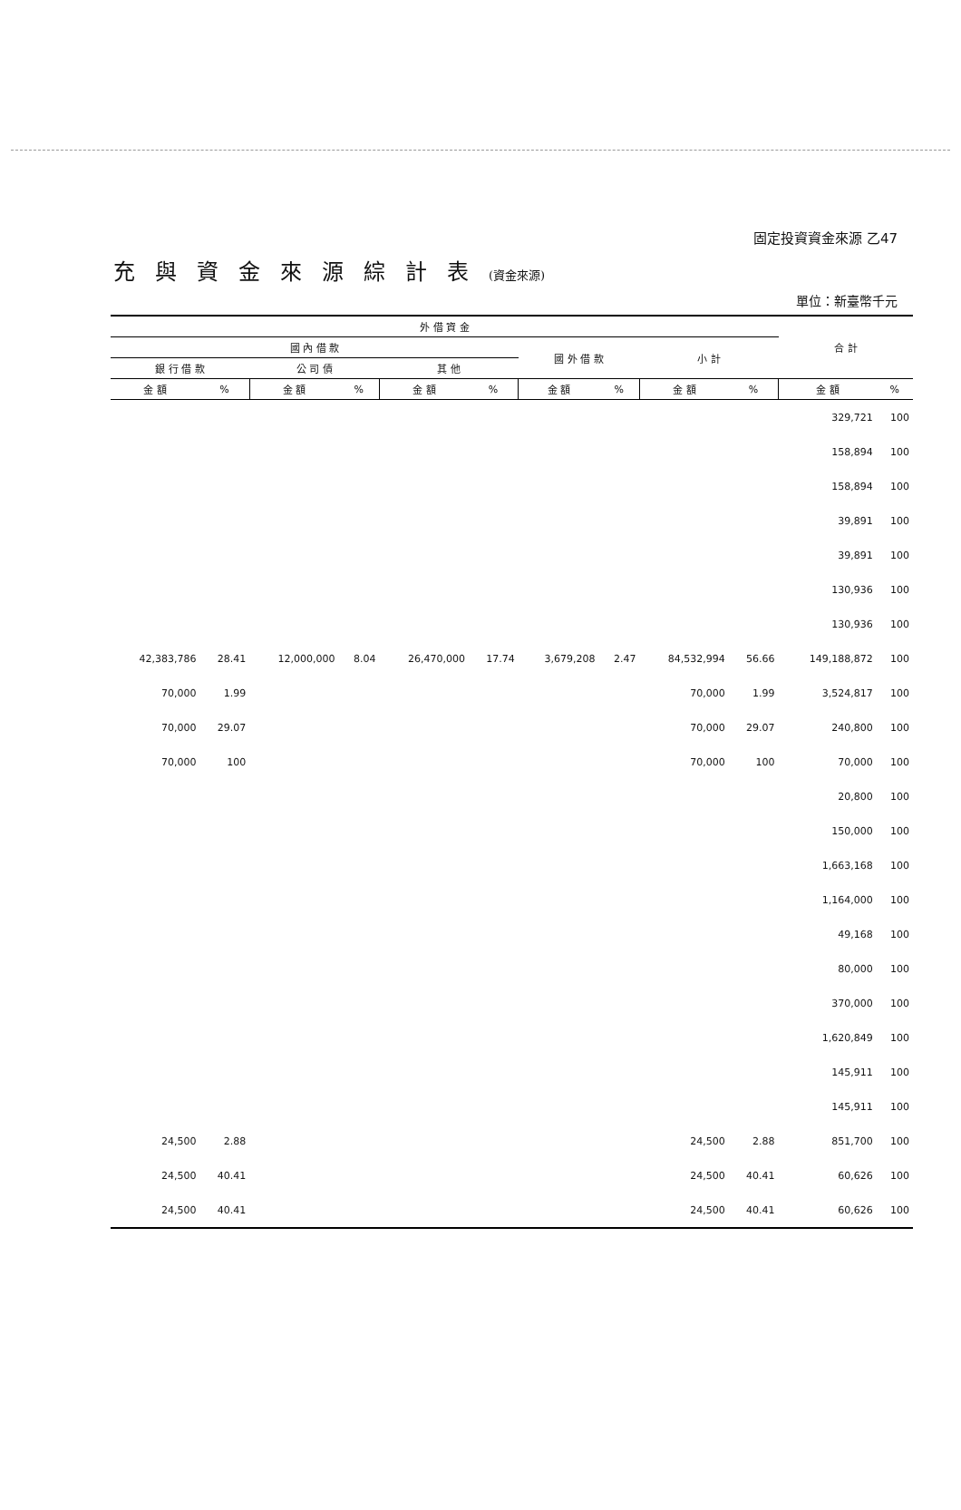固定投資資金來源 乙47
充與資金來源綜計表(資金來源)
單位：新臺幣千元
| 外 借 資 金 | | | | | | | | | | 合 計 | |
| --- | --- | --- | --- | --- | --- | --- | --- | --- | --- | --- | --- |
| 國 內 借 款 | | | | | | 國 外 借 款 | | 小 計 | | | |
| 銀 行 借 款 | | 公 司 債 | | 其 他 | | | | | | | |
| 金 額 | % | 金 額 | % | 金 額 | % | 金 額 | % | 金 額 | % | 金 額 | % |
| | | | | | | | | | | 329,721 | 100 |
| | | | | | | | | | | 158,894 | 100 |
| | | | | | | | | | | 158,894 | 100 |
| | | | | | | | | | | 39,891 | 100 |
| | | | | | | | | | | 39,891 | 100 |
| | | | | | | | | | | 130,936 | 100 |
| | | | | | | | | | | 130,936 | 100 |
| 42,383,786 | 28.41 | 12,000,000 | 8.04 | 26,470,000 | 17.74 | 3,679,208 | 2.47 | 84,532,994 | 56.66 | 149,188,872 | 100 |
| 70,000 | 1.99 | | | | | | | 70,000 | 1.99 | 3,524,817 | 100 |
| 70,000 | 29.07 | | | | | | | 70,000 | 29.07 | 240,800 | 100 |
| 70,000 | 100 | | | | | | | 70,000 | 100 | 70,000 | 100 |
| | | | | | | | | | | 20,800 | 100 |
| | | | | | | | | | | 150,000 | 100 |
| | | | | | | | | | | 1,663,168 | 100 |
| | | | | | | | | | | 1,164,000 | 100 |
| | | | | | | | | | | 49,168 | 100 |
| | | | | | | | | | | 80,000 | 100 |
| | | | | | | | | | | 370,000 | 100 |
| | | | | | | | | | | 1,620,849 | 100 |
| | | | | | | | | | | 145,911 | 100 |
| | | | | | | | | | | 145,911 | 100 |
| 24,500 | 2.88 | | | | | | | 24,500 | 2.88 | 851,700 | 100 |
| 24,500 | 40.41 | | | | | | | 24,500 | 40.41 | 60,626 | 100 |
| 24,500 | 40.41 | | | | | | | 24,500 | 40.41 | 60,626 | 100 |